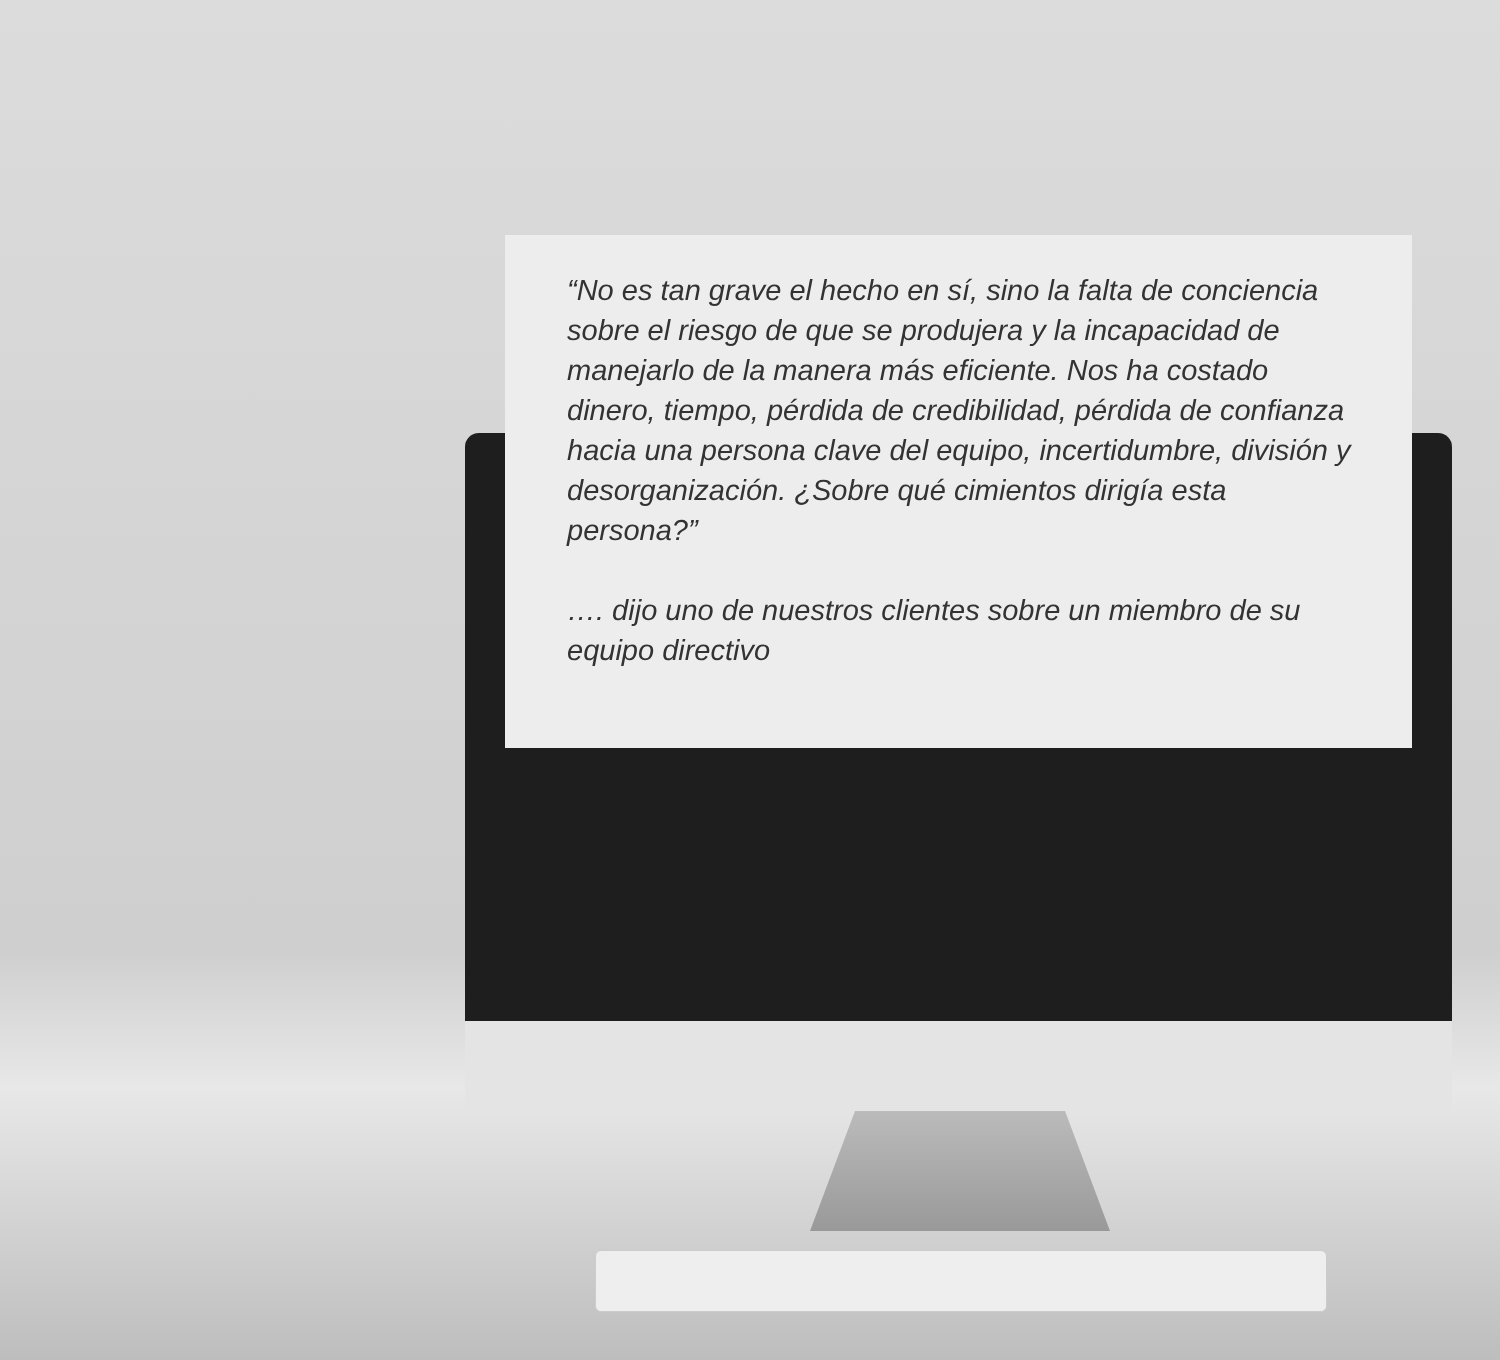“No es tan grave el hecho en sí, sino la falta de conciencia sobre el riesgo de que se produjera y la incapacidad de manejarlo de la manera más eficiente. Nos ha costado dinero, tiempo, pérdida de credibilidad, pérdida de confianza hacia una persona clave del equipo, incertidumbre, división y desorganización. ¿Sobre qué cimientos dirigía esta persona?”
…. dijo uno de nuestros clientes sobre un miembro de su equipo directivo